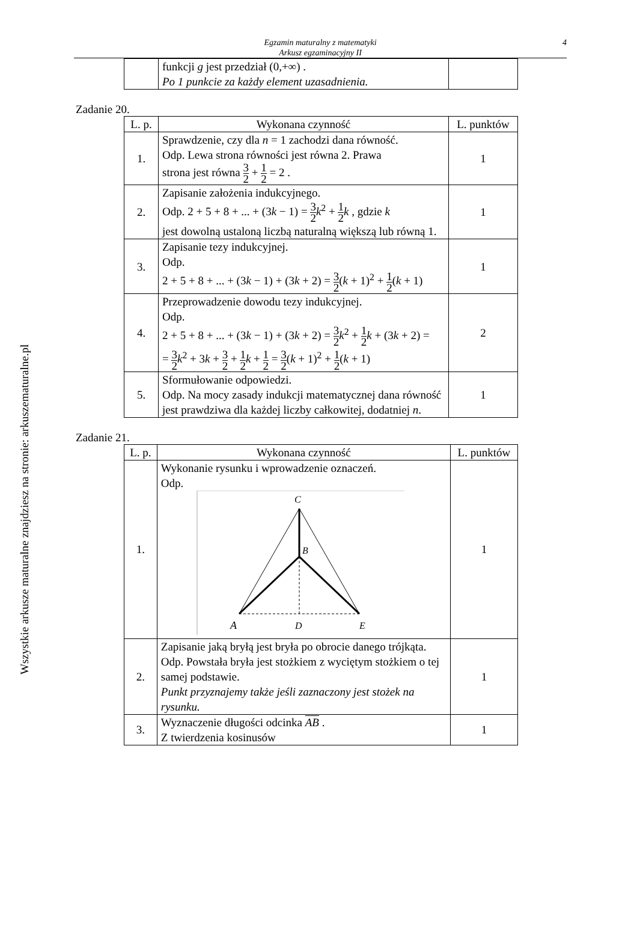Wszystkie arkusze maturalne znajdziesz na stronie: arkuszematuralne.pl
Egzamin maturalny z matematyki
Arkusz egzaminacyjny II
4
| | funkcji g jest przedział (0,+∞) . Po 1 punkcie za każdy element uzasadnienia. | |
Zadanie 20.
| L. p. | Wykonana czynność | L. punktów |
| --- | --- | --- |
| 1. | Sprawdzenie, czy dla n = 1 zachodzi dana równość. Odp. Lewa strona równości jest równa 2. Prawa strona jest równa 3 2 + 1 2 = 2 . | 1 |
| 2. | Zapisanie założenia indukcyjnego. Odp. 2 + 5 + 8 + ... + (3 k − 1) = 3 2 k<sup>2</sup> + 1 2 k , gdzie k jest dowolną ustaloną liczbą naturalną większą lub równą 1. | 1 |
| 3. | Zapisanie tezy indukcyjnej. Odp. 2 + 5 + 8 + ... + (3 k − 1) + (3 k + 2) = 3 2 ( k + 1)<sup>2</sup> + 1 2 ( k + 1) | 1 |
| 4. | Przeprowadzenie dowodu tezy indukcyjnej. Odp. 2 + 5 + 8 + ... + (3 k − 1) + (3 k + 2) = 3 2 k<sup>2</sup> + 1 2 k + (3 k + 2) = = 3 2 k<sup>2</sup> + 3 k + 3 2 + 1 2 k + 1 2 = 3 2 ( k + 1)<sup>2</sup> + 1 2 ( k + 1) | 2 |
| 5. | Sformułowanie odpowiedzi. Odp. Na mocy zasady indukcji matematycznej dana równość jest prawdziwa dla każdej liczby całkowitej, dodatniej n . | 1 |
Zadanie 21.
| L. p. | Wykonana czynność | L. punktów |
| --- | --- | --- |
| 1. | Wykonanie rysunku i wprowadzenie oznaczeń. Odp. C B A D E | 1 |
| 2. | Zapisanie jaką bryłą jest bryła po obrocie danego trójkąta. Odp. Powstała bryła jest stożkiem z wyciętym stożkiem o tej samej podstawie. Punkt przyznajemy także jeśli zaznaczony jest stożek na rysunku. | 1 |
| 3. | Wyznaczenie długości odcinka AB . Z twierdzenia kosinusów | 1 |